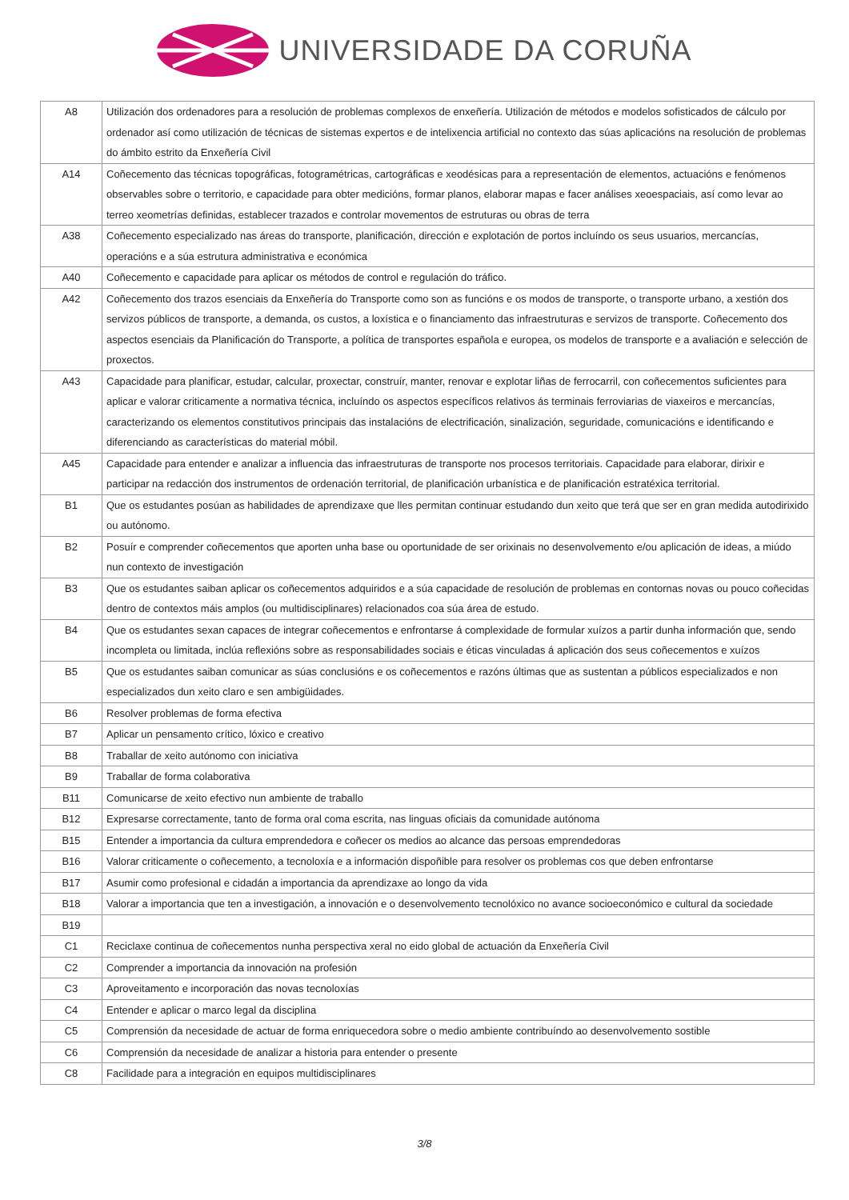UNIVERSIDADE DA CORUÑA
| A8 | Utilización dos ordenadores para a resolución de problemas complexos de enxeñería. Utilización de métodos e modelos sofisticados de cálculo por ordenador así como utilización de técnicas de sistemas expertos e de intelixencia artificial no contexto das súas aplicacións na resolución de problemas do ámbito estrito da Enxeñería Civil |
| A14 | Coñecemento das técnicas topográficas, fotogramétricas, cartográficas e xeodésicas para a representación de elementos, actuacións e fenómenos observables sobre o territorio, e capacidade para obter medicións, formar planos, elaborar mapas e facer análises xeoespaciais, así como levar ao terreo xeometrías definidas, establecer trazados e controlar movementos de estruturas ou obras de terra |
| A38 | Coñecemento especializado nas áreas do transporte, planificación, dirección e explotación de portos incluíndo os seus usuarios, mercancías, operacións e a súa estrutura administrativa e económica |
| A40 | Coñecemento e capacidade para aplicar os métodos de control e regulación do tráfico. |
| A42 | Coñecemento dos trazos esenciais da Enxeñería do Transporte como son as funcións e os modos de transporte, o transporte urbano, a xestión dos servizos públicos de transporte, a demanda, os custos, a loxística e o financiamento das infraestruturas e servizos de transporte. Coñecemento dos aspectos esenciais da Planificación do Transporte, a política de transportes española e europea, os modelos de transporte e a avaliación e selección de proxectos. |
| A43 | Capacidade para planificar, estudar, calcular, proxectar, construír, manter, renovar e explotar liñas de ferrocarril, con coñecementos suficientes para aplicar e valorar criticamente a normativa técnica, incluíndo os aspectos específicos relativos ás terminais ferroviarias de viaxeiros e mercancías, caracterizando os elementos constitutivos principais das instalacións de electrificación, sinalización, seguridade, comunicacións e identificando e diferenciando as características do material móbil. |
| A45 | Capacidade para entender e analizar a influencia das infraestruturas de transporte nos procesos territoriais. Capacidade para elaborar, dirixir e participar na redacción dos instrumentos de ordenación territorial, de planificación urbanística e de planificación estratéxica territorial. |
| B1 | Que os estudantes posúan as habilidades de aprendizaxe que lles permitan continuar estudando dun xeito que terá que ser en gran medida autodirixido ou autónomo. |
| B2 | Posuír e comprender coñecementos que aporten unha base ou oportunidade de ser orixinais no desenvolvemento e/ou aplicación de ideas, a miúdo nun contexto de investigación |
| B3 | Que os estudantes saiban aplicar os coñecementos adquiridos e a súa capacidade de resolución de problemas en contornas novas ou pouco coñecidas dentro de contextos máis amplos (ou multidisciplinares) relacionados coa súa área de estudo. |
| B4 | Que os estudantes sexan capaces de integrar coñecementos e enfrontarse á complexidade de formular xuízos a partir dunha información que, sendo incompleta ou limitada, inclúa reflexións sobre as responsabilidades sociais e éticas vinculadas á aplicación dos seus coñecementos e xuízos |
| B5 | Que os estudantes saiban comunicar as súas conclusións e os coñecementos e razóns últimas que as sustentan a públicos especializados e non especializados dun xeito claro e sen ambigüidades. |
| B6 | Resolver problemas de forma efectiva |
| B7 | Aplicar un pensamento crítico, lóxico e creativo |
| B8 | Traballar de xeito autónomo con iniciativa |
| B9 | Traballar de forma colaborativa |
| B11 | Comunicarse de xeito efectivo nun ambiente de traballo |
| B12 | Expresarse correctamente, tanto de forma oral coma escrita, nas linguas oficiais da comunidade autónoma |
| B15 | Entender a importancia da cultura emprendedora e coñecer os medios ao alcance das persoas emprendedoras |
| B16 | Valorar criticamente o coñecemento, a tecnoloxía e a información dispoñible para resolver os problemas cos que deben enfrontarse |
| B17 | Asumir como profesional e cidadán a importancia da aprendizaxe ao longo da vida |
| B18 | Valorar a importancia que ten a investigación, a innovación e o desenvolvemento tecnolóxico no avance socioeconómico e cultural da sociedade |
| B19 | |
| C1 | Reciclaxe continua de coñecementos nunha perspectiva xeral no eido global de actuación da Enxeñería Civil |
| C2 | Comprender a importancia da innovación na profesión |
| C3 | Aproveitamento e incorporación das novas tecnoloxías |
| C4 | Entender e aplicar o marco legal da disciplina |
| C5 | Comprensión da necesidade de actuar de forma enriquecedora sobre o medio ambiente contribuíndo ao desenvolvemento sostible |
| C6 | Comprensión da necesidade de analizar a historia para entender o presente |
| C8 | Facilidade para a integración en equipos multidisciplinares |
3/8